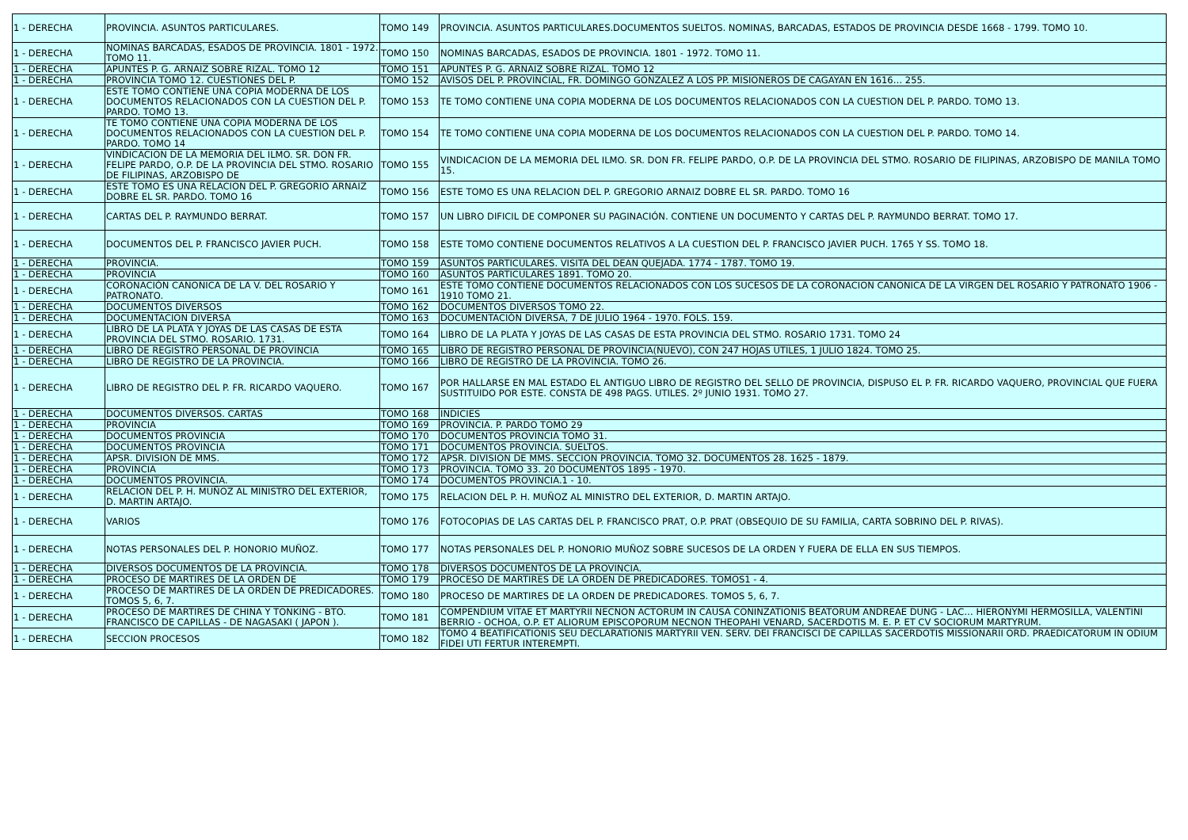| 1 - DERECHA | PROVINCIA. ASUNTOS PARTICULARES. | TOMO 149 | PROVINCIA. ASUNTOS PARTICULARES.DOCUMENTOS SUELTOS. NOMINAS, BARCADAS, ESTADOS DE PROVINCIA DESDE 1668 - 1799. TOMO 10. |
| 1 - DERECHA | NOMINAS BARCADAS, ESADOS DE PROVINCIA. 1801 - 1972. TOMO 11. | TOMO 150 | NOMINAS BARCADAS, ESADOS DE PROVINCIA. 1801 - 1972. TOMO 11. |
| 1 - DERECHA | APUNTES P. G. ARNAIZ SOBRE RIZAL. TOMO 12 | TOMO 151 | APUNTES P. G. ARNAIZ SOBRE RIZAL. TOMO 12 |
| 1 - DERECHA | PROVINCIA TOMO 12. CUESTIONES DEL P. | TOMO 152 | AVISOS DEL P. PROVINCIAL, FR. DOMINGO GONZALEZ A LOS PP. MISIONEROS DE CAGAYAN EN 1616… 255. |
| 1 - DERECHA | ESTE TOMO CONTIENE UNA COPIA MODERNA DE LOS DOCUMENTOS RELACIONADOS CON LA CUESTION DEL P. PARDO. TOMO 13. | TOMO 153 | TE TOMO CONTIENE UNA COPIA MODERNA DE LOS DOCUMENTOS RELACIONADOS CON LA CUESTION DEL P. PARDO. TOMO 13. |
| 1 - DERECHA | TE TOMO CONTIENE UNA COPIA MODERNA DE LOS DOCUMENTOS RELACIONADOS CON LA CUESTION DEL P. PARDO. TOMO 14 | TOMO 154 | TE TOMO CONTIENE UNA COPIA MODERNA DE LOS DOCUMENTOS RELACIONADOS CON LA CUESTION DEL P. PARDO. TOMO 14. |
| 1 - DERECHA | VINDICACION DE LA MEMORIA DEL ILMO. SR. DON FR. FELIPE PARDO, O.P. DE LA PROVINCIA DEL STMO. ROSARIO DE FILIPINAS, ARZOBISPO DE | TOMO 155 | VINDICACION DE LA MEMORIA DEL ILMO. SR. DON FR. FELIPE PARDO, O.P. DE LA PROVINCIA DEL STMO. ROSARIO DE FILIPINAS, ARZOBISPO DE MANILA TOMO 15. |
| 1 - DERECHA | ESTE TOMO ES UNA RELACION DEL P. GREGORIO ARNAIZ DOBRE EL SR. PARDO. TOMO 16 | TOMO 156 | ESTE TOMO ES UNA RELACION DEL P. GREGORIO ARNAIZ DOBRE EL SR. PARDO. TOMO 16 |
| 1 - DERECHA | CARTAS DEL P. RAYMUNDO BERRAT. | TOMO 157 | UN LIBRO DIFICIL DE COMPONER SU PAGINACIÓN. CONTIENE UN DOCUMENTO Y CARTAS DEL P. RAYMUNDO BERRAT. TOMO 17. |
| 1 - DERECHA | DOCUMENTOS DEL P. FRANCISCO JAVIER PUCH. | TOMO 158 | ESTE TOMO CONTIENE DOCUMENTOS RELATIVOS A LA CUESTION DEL P. FRANCISCO JAVIER PUCH. 1765 Y SS. TOMO 18. |
| 1 - DERECHA | PROVINCIA. | TOMO 159 | ASUNTOS PARTICULARES. VISITA DEL DEAN QUEJADA. 1774 - 1787. TOMO 19. |
| 1 - DERECHA | PROVINCIA | TOMO 160 | ASUNTOS PARTICULARES 1891. TOMO 20. |
| 1 - DERECHA | CORONACIÓN CANONICA DE LA V. DEL ROSARIO Y PATRONATO. | TOMO 161 | ESTE TOMO CONTIENE DOCUMENTOS RELACIONADOS CON LOS SUCESOS DE LA CORONACION CANONICA DE LA VIRGEN DEL ROSARIO Y PATRONATO 1906 - 1910 TOMO 21. |
| 1 - DERECHA | DOCUMENTOS DIVERSOS | TOMO 162 | DOCUMENTOS DIVERSOS TOMO 22. |
| 1 - DERECHA | DOCUMENTACION DIVERSA | TOMO 163 | DOCUMENTACIÓN DIVERSA, 7 DE JULIO 1964 - 1970. FOLS. 159. |
| 1 - DERECHA | LIBRO DE LA PLATA Y JOYAS DE LAS CASAS DE ESTA PROVINCIA DEL STMO. ROSARIO. 1731. | TOMO 164 | LIBRO DE LA PLATA Y JOYAS DE LAS CASAS DE ESTA PROVINCIA DEL STMO. ROSARIO 1731. TOMO 24 |
| 1 - DERECHA | LIBRO DE REGISTRO PERSONAL DE PROVINCIA | TOMO 165 | LIBRO DE REGISTRO PERSONAL DE PROVINCIA(NUEVO), CON 247 HOJAS UTILES, 1 JULIO 1824. TOMO 25. |
| 1 - DERECHA | LIBRO DE REGISTRO DE LA PROVINCIA. | TOMO 166 | LIBRO DE REGISTRO DE LA PROVINCIA. TOMO 26. |
| 1 - DERECHA | LIBRO DE REGISTRO DEL P. FR. RICARDO VAQUERO. | TOMO 167 | POR HALLARSE EN MAL ESTADO EL ANTIGUO LIBRO DE REGISTRO DEL SELLO DE PROVINCIA, DISPUSO EL P. FR. RICARDO VAQUERO, PROVINCIAL QUE FUERA SUSTITUIDO POR ESTE. CONSTA DE 498 PAGS. UTILES. 2º JUNIO 1931. TOMO 27. |
| 1 - DERECHA | DOCUMENTOS DIVERSOS. CARTAS | TOMO 168 | INDICIES |
| 1 - DERECHA | PROVINCIA | TOMO 169 | PROVINCIA. P. PARDO TOMO 29 |
| 1 - DERECHA | DOCUMENTOS PROVINCIA | TOMO 170 | DOCUMENTOS PROVINCIA TOMO 31. |
| 1 - DERECHA | DOCUMENTOS PROVINCIA | TOMO 171 | DOCUMENTOS PROVINCIA. SUELTOS. |
| 1 - DERECHA | APSR. DIVISION DE MMS. | TOMO 172 | APSR. DIVISION DE MMS. SECCION PROVINCIA. TOMO 32. DOCUMENTOS 28. 1625 - 1879. |
| 1 - DERECHA | PROVINCIA | TOMO 173 | PROVINCIA. TOMO 33. 20 DOCUMENTOS 1895 - 1970. |
| 1 - DERECHA | DOCUMENTOS PROVINCIA. | TOMO 174 | DOCUMENTOS PROVINCIA.1 - 10. |
| 1 - DERECHA | RELACION DEL P. H. MUÑOZ AL MINISTRO DEL EXTERIOR, D. MARTIN ARTAJO. | TOMO 175 | RELACION DEL P. H. MUÑOZ AL MINISTRO DEL EXTERIOR, D. MARTIN ARTAJO. |
| 1 - DERECHA | VARIOS | TOMO 176 | FOTOCOPIAS DE LAS CARTAS DEL P. FRANCISCO PRAT, O.P. PRAT (OBSEQUIO DE SU FAMILIA, CARTA SOBRINO DEL P. RIVAS). |
| 1 - DERECHA | NOTAS PERSONALES DEL P. HONORIO MUÑOZ. | TOMO 177 | NOTAS PERSONALES DEL P. HONORIO MUÑOZ SOBRE SUCESOS DE LA ORDEN Y FUERA DE ELLA EN SUS TIEMPOS. |
| 1 - DERECHA | DIVERSOS DOCUMENTOS DE LA PROVINCIA. | TOMO 178 | DIVERSOS DOCUMENTOS DE LA PROVINCIA. |
| 1 - DERECHA | PROCESO DE MARTIRES DE LA ORDEN DE | TOMO 179 | PROCESO DE MARTIRES DE LA ORDEN DE PREDICADORES. TOMOS1 - 4. |
| 1 - DERECHA | PROCESO DE MARTIRES DE LA ORDEN DE PREDICADORES. TOMOS 5, 6, 7. | TOMO 180 | PROCESO DE MARTIRES DE LA ORDEN DE PREDICADORES. TOMOS 5, 6, 7. |
| 1 - DERECHA | PROCESO DE MARTIRES DE CHINA Y TONKING - BTO. FRANCISCO DE CAPILLAS - DE NAGASAKI ( JAPON ). | TOMO 181 | COMPENDIUM VITAE ET MARTYRII NECNON ACTORUM IN CAUSA CONINZATIONIS BEATORUM ANDREAE DUNG - LAC… HIERONYMI HERMOSILLA, VALENTINI BERRIO - OCHOA, O.P. ET ALIORUM EPISCOPORUM NECNON THEOPAHI VENARD, SACERDOTIS M. E. P. ET CV SOCIORUM MARTYRUM. |
| 1 - DERECHA | SECCION PROCESOS | TOMO 182 | TOMO 4 BEATIFICATIONIS SEU DECLARATIONIS MARTYRII VEN. SERV. DEI FRANCISCI DE CAPILLAS SACERDOTIS MISSIONARII ORD. PRAEDICATORUM IN ODIUM FIDEI UTI FERTUR INTEREMPTI. |